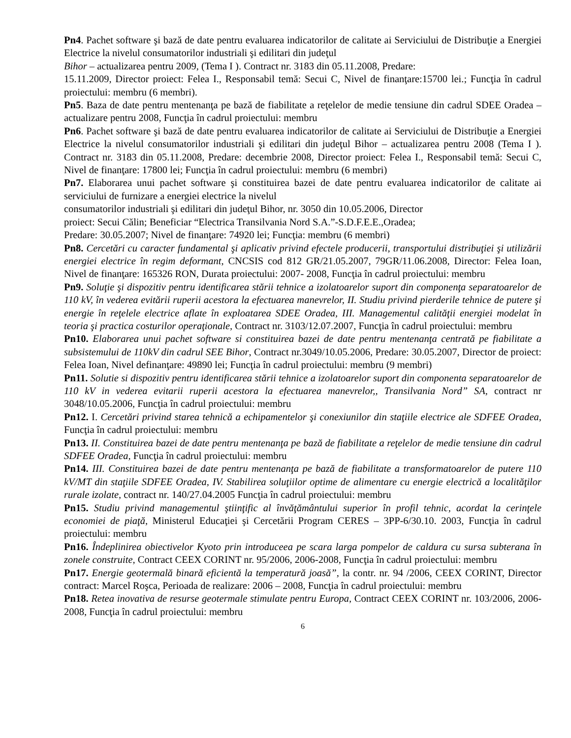Pn4. Pachet software şi bază de date pentru evaluarea indicatorilor de calitate ai Serviciului de Distribuţie a Energiei Electrice la nivelul consumatorilor industriali şi edilitari din judeţul
Bihor – actualizarea pentru 2009, (Tema I ). Contract nr. 3183 din 05.11.2008, Predare:
15.11.2009, Director proiect: Felea I., Responsabil temă: Secui C, Nivel de finanţare:15700 lei.; Funcţia în cadrul proiectului: membru (6 membri).
Pn5. Baza de date pentru mentenanţa pe bază de fiabilitate a reţelelor de medie tensiune din cadrul SDEE Oradea – actualizare pentru 2008, Funcţia în cadrul proiectului: membru
Pn6. Pachet software şi bază de date pentru evaluarea indicatorilor de calitate ai Serviciului de Distribuţie a Energiei Electrice la nivelul consumatorilor industriali şi edilitari din judeţul Bihor – actualizarea pentru 2008 (Tema I ). Contract nr. 3183 din 05.11.2008, Predare: decembrie 2008, Director proiect: Felea I., Responsabil temă: Secui C, Nivel de finanţare: 17800 lei; Funcţia în cadrul proiectului: membru (6 membri)
Pn7. Elaborarea unui pachet software şi constituirea bazei de date pentru evaluarea indicatorilor de calitate ai serviciului de furnizare a energiei electrice la nivelul
consumatorilor industriali şi edilitari din judeţul Bihor, nr. 3050 din 10.05.2006, Director
proiect: Secui Călin; Beneficiar “Electrica Transilvania Nord S.A.”-S.D.F.E.E.,Oradea;
Predare: 30.05.2007; Nivel de finanţare: 74920 lei; Funcţia: membru (6 membri)
Pn8. Cercetări cu caracter fundamental şi aplicativ privind efectele producerii, transportului distribuţiei şi utilizării energiei electrice în regim deformant, CNCSIS cod 812 GR/21.05.2007, 79GR/11.06.2008, Director: Felea Ioan, Nivel de finanţare: 165326 RON, Durata proiectului: 2007- 2008, Funcţia în cadrul proiectului: membru
Pn9. Soluţie şi dispozitiv pentru identificarea stării tehnice a izolatoarelor suport din componenţa separatoarelor de 110 kV, în vederea evitării ruperii acestora la efectuarea manevrelor, II. Studiu privind pierderile tehnice de putere şi energie în reţelele electrice aflate în exploatarea SDEE Oradea, III. Managementul calităţii energiei modelat în teoria şi practica costurilor operaţionale, Contract nr. 3103/12.07.2007, Funcţia în cadrul proiectului: membru
Pn10. Elaborarea unui pachet software si constituirea bazei de date pentru mentenanţa centrată pe fiabilitate a subsistemului de 110kV din cadrul SEE Bihor, Contract nr.3049/10.05.2006, Predare: 30.05.2007, Director de proiect: Felea Ioan, Nivel definanţare: 49890 lei; Funcţia în cadrul proiectului: membru (9 membri)
Pn11. Solutie si dispozitiv pentru identificarea stării tehnice a izolatoarelor suport din componenta separatoarelor de 110 kV in vederea evitarii ruperii acestora la efectuarea manevrelor,, Transilvania Nord” SA, contract nr 3048/10.05.2006, Funcţia în cadrul proiectului: membru
Pn12. I. Cercetări privind starea tehnică a echipamentelor şi conexiunilor din staţiile electrice ale SDFEE Oradea, Funcţia în cadrul proiectului: membru
Pn13. II. Constituirea bazei de date pentru mentenanţa pe bază de fiabilitate a reţelelor de medie tensiune din cadrul SDFEE Oradea, Funcţia în cadrul proiectului: membru
Pn14. III. Constituirea bazei de date pentru mentenanţa pe bază de fiabilitate a transformatoarelor de putere 110 kV/MT din staţiile SDFEE Oradea, IV. Stabilirea soluţiilor optime de alimentare cu energie electrică a localităţilor rurale izolate, contract nr. 140/27.04.2005 Funcţia în cadrul proiectului: membru
Pn15. Studiu privind managementul ştiinţific al învăţământului superior în profil tehnic, acordat la cerinţele economiei de piaţă, Ministerul Educaţiei şi Cercetării Program CERES – 3PP-6/30.10. 2003, Funcţia în cadrul proiectului: membru
Pn16. Îndeplinirea obiectivelor Kyoto prin introduceea pe scara larga pompelor de caldura cu sursa subterana în zonele construite, Contract CEEX CORINT nr. 95/2006, 2006-2008, Funcţia în cadrul proiectului: membru
Pn17. Energie geotermală binară eficientă la temperatură joasă”, la contr. nr. 94 /2006, CEEX CORINT, Director contract: Marcel Roşca, Perioada de realizare: 2006 – 2008, Funcţia în cadrul proiectului: membru
Pn18. Retea inovativa de resurse geotermale stimulate pentru Europa, Contract CEEX CORINT nr. 103/2006, 2006-2008, Funcţia în cadrul proiectului: membru
6